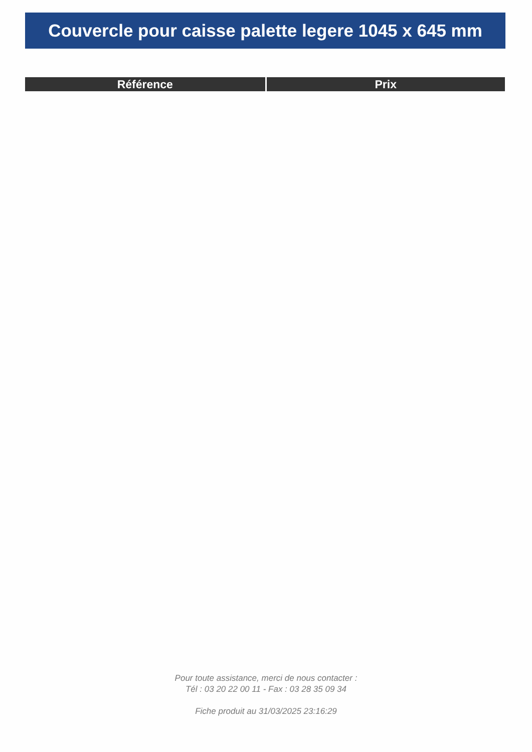Couvercle pour caisse palette legere 1045 x 645 mm
| Référence | Prix |
| --- | --- |
Pour toute assistance, merci de nous contacter :
Tél : 03 20 22 00 11 - Fax : 03 28 35 09 34
Fiche produit au 31/03/2025 23:16:29